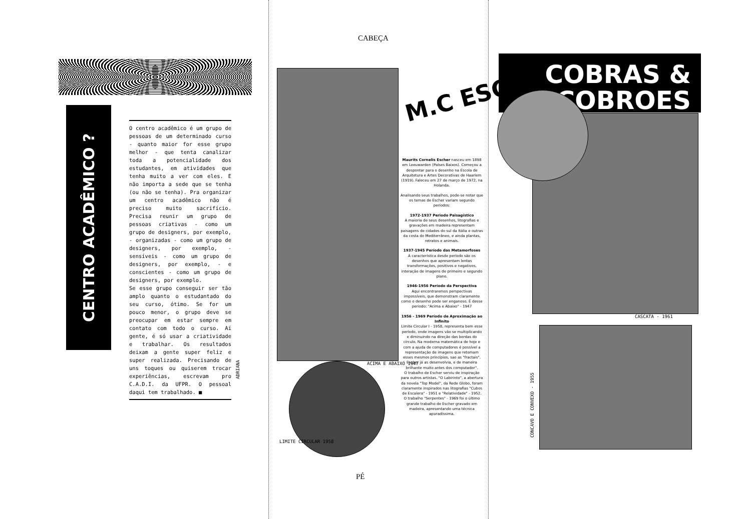CENTRO ACADÊMICO ?
O centro acadêmico é um grupo de pessoas de um determinado curso - quanto maior for esse grupo melhor - que tenta canalizar toda a potencialidade dos estudantes, em atividades que tenha muito a ver com eles. E não importa a sede que se tenha (ou não se tenha). Pra organizar um centro acadêmico não é preciso muito sacrifício. Precisa reunir um grupo de pessoas criativas - como um grupo de designers, por exemplo, - organizadas - como um grupo de designers, por exemplo, - sensíveis - como um grupo de designers, por exemplo, - e conscientes - como um grupo de designers, por exemplo.
Se esse grupo conseguir ser tão amplo quanto o estudantado do seu curso, ótimo. Se for um pouco menor, o grupo deve se preocupar em estar sempre em contato com todo o curso. Aí gente, é só usar a criatividade e trabalhar. Os resultados deixam a gente super feliz e super realizada. Precisando de uns toques ou quiserem trocar experiências, escrevam pro C.A.D.I. da UFPR. O pessoal daqui tem trabalhado. ■
ADRIANA
CABEÇA
PÉ
ACIMA E ABAIXO 1947
LIMITE CIRCULAR 1958
M.C ESCHER
Maurits Cornelis Escher nasceu em 1898 em Leeuwarden (Países Baixos). Começou a despontar para o desenho na Escola de Arquitetura e Artes Decorativas de Haarlem (1919). Faleceu em 27 de março de 1972, na Holanda.
Analisando seus trabalhos, pode-se notar que os temas de Escher variam segundo períodos:
1972-1937 Periodo Paisagístico
A maioria de seus desenhos, litografias e gravações em madeira representam paisagens de cidades do sul da Itália e outras da costa do Mediterrâneo, e ainda plantas, retratos e animais.
1937-1945 Período das Metamorfoses
A característica desde período são os desenhos que apresentam lentas transformações, positivos e negativos, interação de imagens de primeiro e segundo plano.
1946-1956 Período da Perspectiva
Aqui encontraremos perspectivas impossíveis, que demonstram claramente como o desenho pode ser enganoso. É desse periodo: "Acima e Abaixo" - 1947
1956 - 1969 Período de Aproximação ao Infinito
Limite Circular I - 1958, representa bem esse período, onde imagens vão se multiplicando e diminuindo na direção das bordas do círculo. Na moderna matemática de hoje e com a ajuda de computadores é possível a representação de imagens que retomam esses mesmos princípios, sao as "fractais". Escher já as desenvolvia, e de maneira brilhante muito antes dos computador".
O trabalho de Escher serviu de inspiração para outros artistas. "O Labirinto", a abertura da novela "Top Model", da Rede Globo, foram claramente inspirados nas litografias "Cubos de Escalera" - 1951 e "Relatividade" - 1952. O trabalho "Serpentes" - 1969 foi o último grande trabalho de Escher gravado em madeira, apresentando uma técnica apuradíssima.
COBRAS &
COBROES
CASCATA - 1961
CONCAVO E CONVEXO - 1955